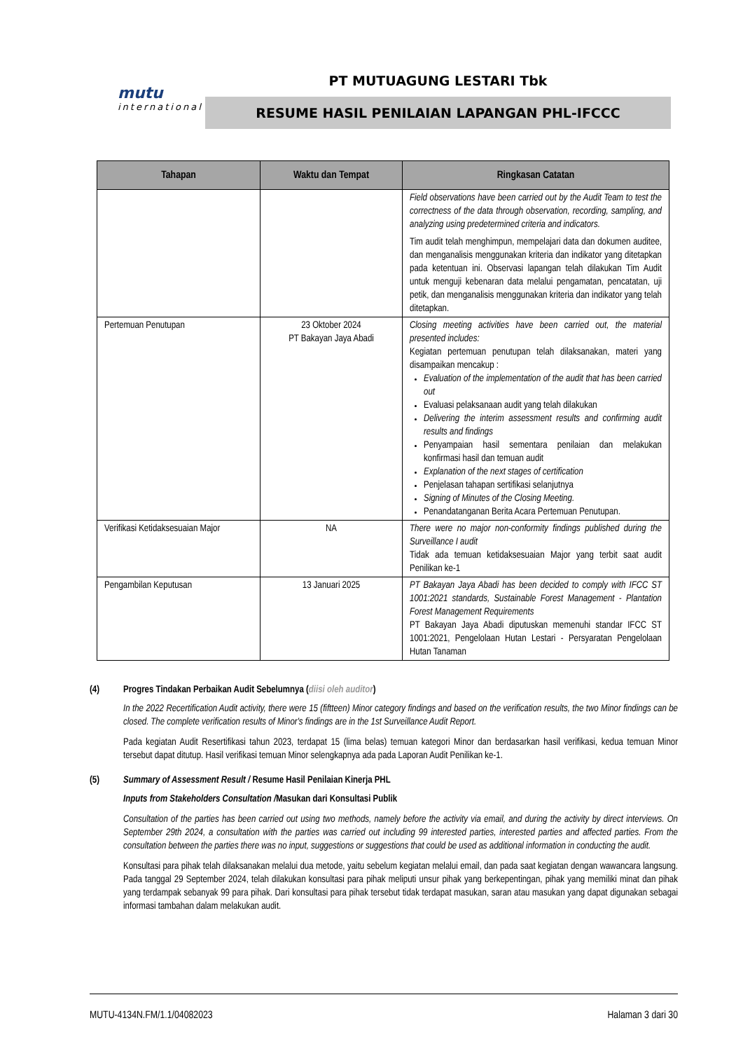mutu
international
PT MUTUAGUNG LESTARI Tbk
RESUME HASIL PENILAIAN LAPANGAN PHL-IFCCC
| Tahapan | Waktu dan Tempat | Ringkasan Catatan |
| --- | --- | --- |
| | | Field observations have been carried out by the Audit Team to test the correctness of the data through observation, recording, sampling, and analyzing using predetermined criteria and indicators. Tim audit telah menghimpun, mempelajari data dan dokumen auditee, dan menganalisis menggunakan kriteria dan indikator yang ditetapkan pada ketentuan ini. Observasi lapangan telah dilakukan Tim Audit untuk menguji kebenaran data melalui pengamatan, pencatatan, uji petik, dan menganalisis menggunakan kriteria dan indikator yang telah ditetapkan. |
| Pertemuan Penutupan | 23 Oktober 2024 PT Bakayan Jaya Abadi | Closing meeting activities have been carried out, the material presented includes: Kegiatan pertemuan penutupan telah dilaksanakan, materi yang disampaikan mencakup : Evaluation of the implementation of the audit that has been carried out Evaluasi pelaksanaan audit yang telah dilakukan Delivering the interim assessment results and confirming audit results and findings Penyampaian hasil sementara penilaian dan melakukan konfirmasi hasil dan temuan audit Explanation of the next stages of certification Penjelasan tahapan sertifikasi selanjutnya Signing of Minutes of the Closing Meeting. Penandatanganan Berita Acara Pertemuan Penutupan. |
| Verifikasi Ketidaksesuaian Major | NA | There were no major non-conformity findings published during the Surveillance I audit Tidak ada temuan ketidaksesuaian Major yang terbit saat audit Penilikan ke-1 |
| Pengambilan Keputusan | 13 Januari 2025 | PT Bakayan Jaya Abadi has been decided to comply with IFCC ST 1001:2021 standards, Sustainable Forest Management - Plantation Forest Management Requirements PT Bakayan Jaya Abadi diputuskan memenuhi standar IFCC ST 1001:2021, Pengelolaan Hutan Lestari - Persyaratan Pengelolaan Hutan Tanaman |
(4) Progres Tindakan Perbaikan Audit Sebelumnya (diisi oleh auditor)
In the 2022 Recertification Audit activity, there were 15 (fiftteen) Minor category findings and based on the verification results, the two Minor findings can be closed. The complete verification results of Minor's findings are in the 1st Surveillance Audit Report.
Pada kegiatan Audit Resertifikasi tahun 2023, terdapat 15 (lima belas) temuan kategori Minor dan berdasarkan hasil verifikasi, kedua temuan Minor tersebut dapat ditutup. Hasil verifikasi temuan Minor selengkapnya ada pada Laporan Audit Penilikan ke-1.
(5) Summary of Assessment Result / Resume Hasil Penilaian Kinerja PHL
Inputs from Stakeholders Consultation /Masukan dari Konsultasi Publik
Consultation of the parties has been carried out using two methods, namely before the activity via email, and during the activity by direct interviews. On September 29th 2024, a consultation with the parties was carried out including 99 interested parties, interested parties and affected parties. From the consultation between the parties there was no input, suggestions or suggestions that could be used as additional information in conducting the audit.
Konsultasi para pihak telah dilaksanakan melalui dua metode, yaitu sebelum kegiatan melalui email, dan pada saat kegiatan dengan wawancara langsung. Pada tanggal 29 September 2024, telah dilakukan konsultasi para pihak meliputi unsur pihak yang berkepentingan, pihak yang memiliki minat dan pihak yang terdampak sebanyak 99 para pihak. Dari konsultasi para pihak tersebut tidak terdapat masukan, saran atau masukan yang dapat digunakan sebagai informasi tambahan dalam melakukan audit.
MUTU-4134N.FM/1.1/04082023 Halaman 3 dari 30